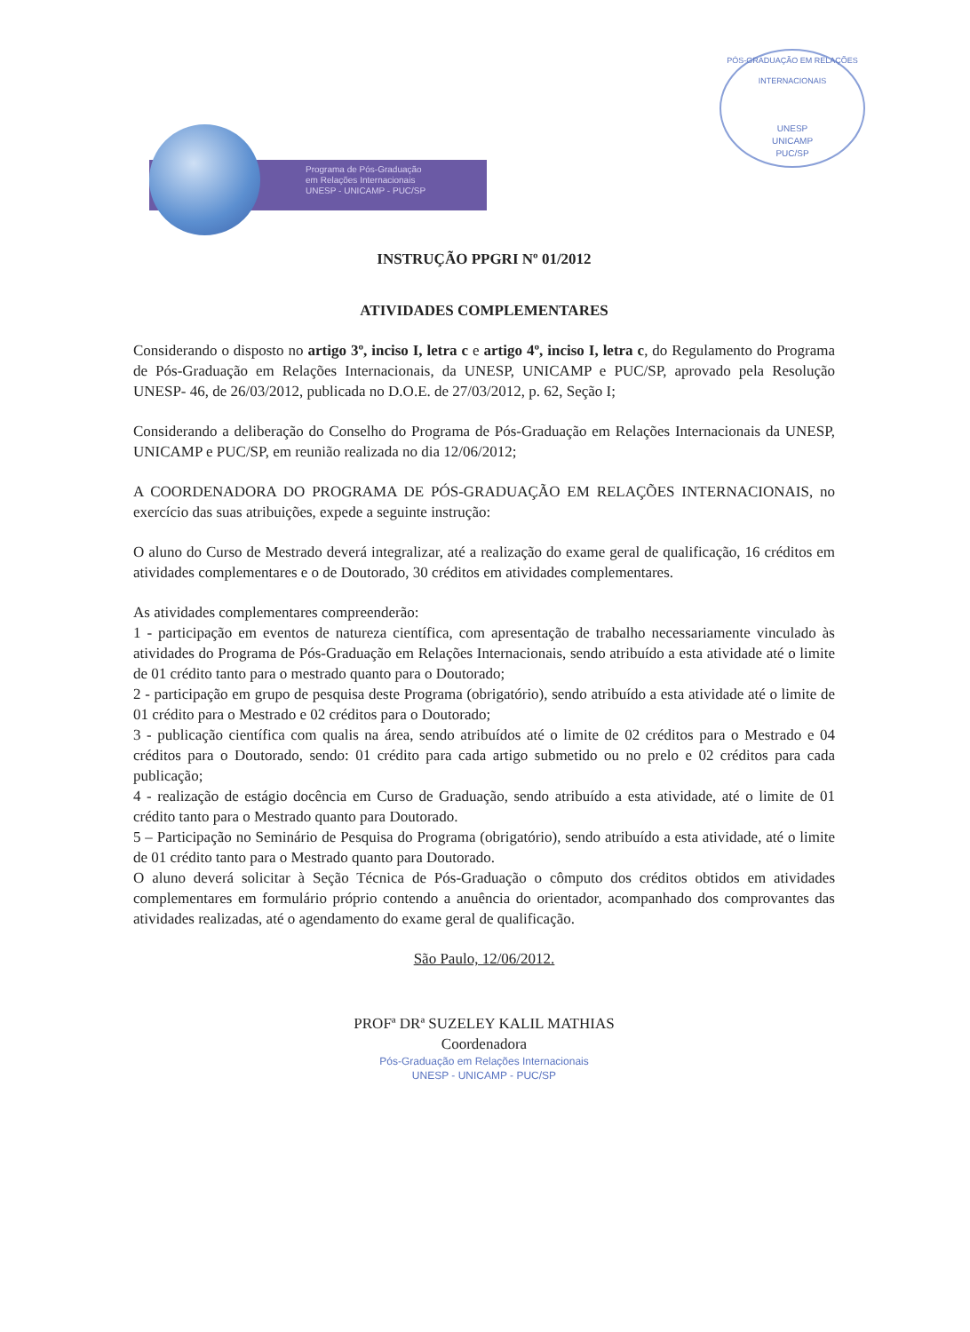PÓS-GRADUAÇÃO EM RELAÇÕES INTERNACIONAIS
UNESP
UNICAMP
PUC/SP
Programa de Pós-Graduação
em Relações Internacionais
UNESP - UNICAMP - PUC/SP
INSTRUÇÃO PPGRI Nº 01/2012
ATIVIDADES COMPLEMENTARES
Considerando o disposto no artigo 3º, inciso I, letra c e artigo 4º, inciso I, letra c, do Regulamento do Programa de Pós-Graduação em Relações Internacionais, da UNESP, UNICAMP e PUC/SP, aprovado pela Resolução UNESP- 46, de 26/03/2012, publicada no D.O.E. de 27/03/2012, p. 62, Seção I;
Considerando a deliberação do Conselho do Programa de Pós-Graduação em Relações Internacionais da UNESP, UNICAMP e PUC/SP, em reunião realizada no dia 12/06/2012;
A COORDENADORA DO PROGRAMA DE PÓS-GRADUAÇÃO EM RELAÇÕES INTERNACIONAIS, no exercício das suas atribuições, expede a seguinte instrução:
O aluno do Curso de Mestrado deverá integralizar, até a realização do exame geral de qualificação, 16 créditos em atividades complementares e o de Doutorado, 30 créditos em atividades complementares.
As atividades complementares compreenderão:
1 - participação em eventos de natureza científica, com apresentação de trabalho necessariamente vinculado às atividades do Programa de Pós-Graduação em Relações Internacionais, sendo atribuído a esta atividade até o limite de 01 crédito tanto para o mestrado quanto para o Doutorado;
2 - participação em grupo de pesquisa deste Programa (obrigatório), sendo atribuído a esta atividade até o limite de 01 crédito para o Mestrado e 02 créditos para o Doutorado;
3 - publicação científica com qualis na área, sendo atribuídos até o limite de 02 créditos para o Mestrado e 04 créditos para o Doutorado, sendo: 01 crédito para cada artigo submetido ou no prelo e 02 créditos para cada publicação;
4 - realização de estágio docência em Curso de Graduação, sendo atribuído a esta atividade, até o limite de 01 crédito tanto para o Mestrado quanto para Doutorado.
5 – Participação no Seminário de Pesquisa do Programa (obrigatório), sendo atribuído a esta atividade, até o limite de 01 crédito tanto para o Mestrado quanto para Doutorado.
O aluno deverá solicitar à Seção Técnica de Pós-Graduação o cômputo dos créditos obtidos em atividades complementares em formulário próprio contendo a anuência do orientador, acompanhado dos comprovantes das atividades realizadas, até o agendamento do exame geral de qualificação.
São Paulo, 12/06/2012.
PROFª DRª SUZELEY KALIL MATHIAS
Coordenadora
Pós-Graduação em Relações Internacionais
UNESP - UNICAMP - PUC/SP